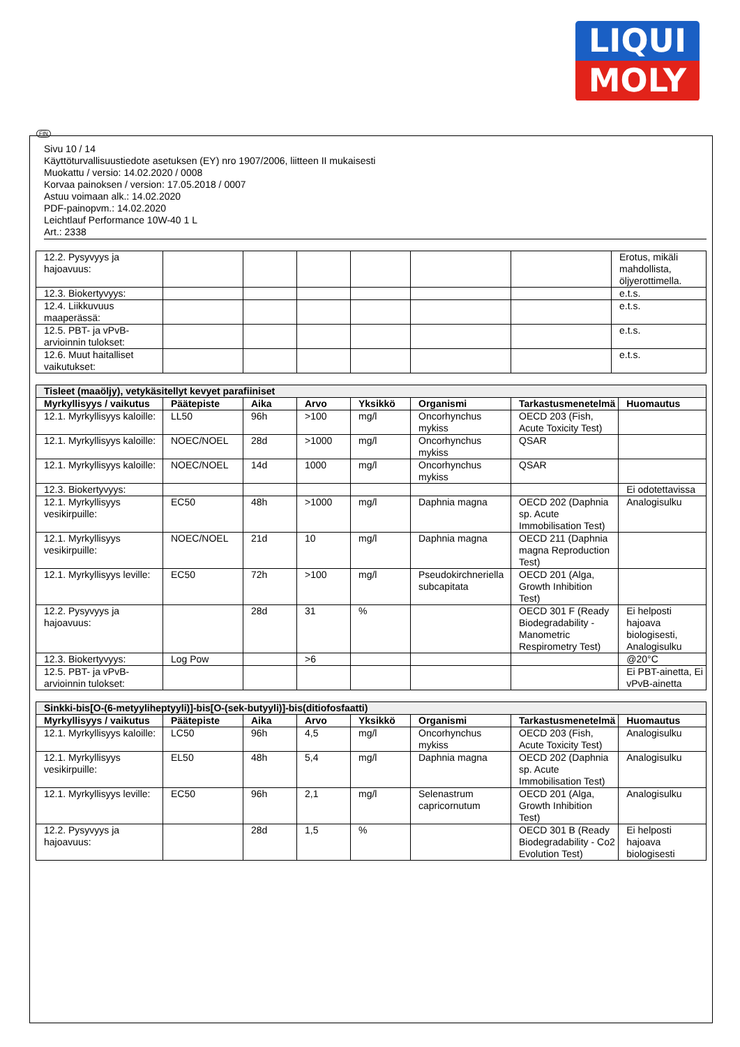LIQUI
MOLY
FIN
Sivu 10 / 14
Käyttöturvallisuustiedote asetuksen (EY) nro 1907/2006, liitteen II mukaisesti
Muokattu / versio: 14.02.2020 / 0008
Korvaa painoksen / version: 17.05.2018 / 0007
Astuu voimaan alk.: 14.02.2020
PDF-painopvm.: 14.02.2020
Leichtlauf Performance 10W-40 1 L
Art.: 2338
| 12.2. Pysyvyys ja hajoavuus: | | | | | | | Erotus, mikäli mahdollista, öljyerottimella. |
| 12.3. Biokertyvyys: | | | | | | | e.t.s. |
| 12.4. Liikkuvuus maaperässä: | | | | | | | e.t.s. |
| 12.5. PBT- ja vPvB-arvioinnin tulokset: | | | | | | | e.t.s. |
| 12.6. Muut haitalliset vaikutukset: | | | | | | | e.t.s. |
| Tisleet (maaöljy), vetykäsitellyt kevyet parafiiniset | | | | | | | |
| Myrkyllisyys / vaikutus | Päätepiste | Aika | Arvo | Yksikkö | Organismi | Tarkastusmenetelmä | Huomautus |
| 12.1. Myrkyllisyys kaloille: | LL50 | 96h | >100 | mg/l | Oncorhynchus mykiss | OECD 203 (Fish, Acute Toxicity Test) | |
| 12.1. Myrkyllisyys kaloille: | NOEC/NOEL | 28d | >1000 | mg/l | Oncorhynchus mykiss | QSAR | |
| 12.1. Myrkyllisyys kaloille: | NOEC/NOEL | 14d | 1000 | mg/l | Oncorhynchus mykiss | QSAR | |
| 12.3. Biokertyvyys: | | | | | | | Ei odotettavissa |
| 12.1. Myrkyllisyys vesikirpuille: | EC50 | 48h | >1000 | mg/l | Daphnia magna | OECD 202 (Daphnia sp. Acute Immobilisation Test) | Analogisulku |
| 12.1. Myrkyllisyys vesikirpuille: | NOEC/NOEL | 21d | 10 | mg/l | Daphnia magna | OECD 211 (Daphnia magna Reproduction Test) | |
| 12.1. Myrkyllisyys leville: | EC50 | 72h | >100 | mg/l | Pseudokirchneriella subcapitata | OECD 201 (Alga, Growth Inhibition Test) | |
| 12.2. Pysyvyys ja hajoavuus: | | 28d | 31 | % | | OECD 301 F (Ready Biodegradability - Manometric Respirometry Test) | Ei helposti hajoava biologisesti, Analogisulku |
| 12.3. Biokertyvyys: | Log Pow | | >6 | | | | @20°C |
| 12.5. PBT- ja vPvB-arvioinnin tulokset: | | | | | | | Ei PBT-ainetta, Ei vPvB-ainetta |
| Sinkki-bis[O-(6-metyyliheptyyli)]-bis[O-(sek-butyyli)]-bis(ditiofosfaatti) | | | | | | | |
| Myrkyllisyys / vaikutus | Päätepiste | Aika | Arvo | Yksikkö | Organismi | Tarkastusmenetelmä | Huomautus |
| 12.1. Myrkyllisyys kaloille: | LC50 | 96h | 4,5 | mg/l | Oncorhynchus mykiss | OECD 203 (Fish, Acute Toxicity Test) | Analogisulku |
| 12.1. Myrkyllisyys vesikirpuille: | EL50 | 48h | 5,4 | mg/l | Daphnia magna | OECD 202 (Daphnia sp. Acute Immobilisation Test) | Analogisulku |
| 12.1. Myrkyllisyys leville: | EC50 | 96h | 2,1 | mg/l | Selenastrum capricornutum | OECD 201 (Alga, Growth Inhibition Test) | Analogisulku |
| 12.2. Pysyvyys ja hajoavuus: | | 28d | 1,5 | % | | OECD 301 B (Ready Biodegradability - Co2 Evolution Test) | Ei helposti hajoava biologisesti |